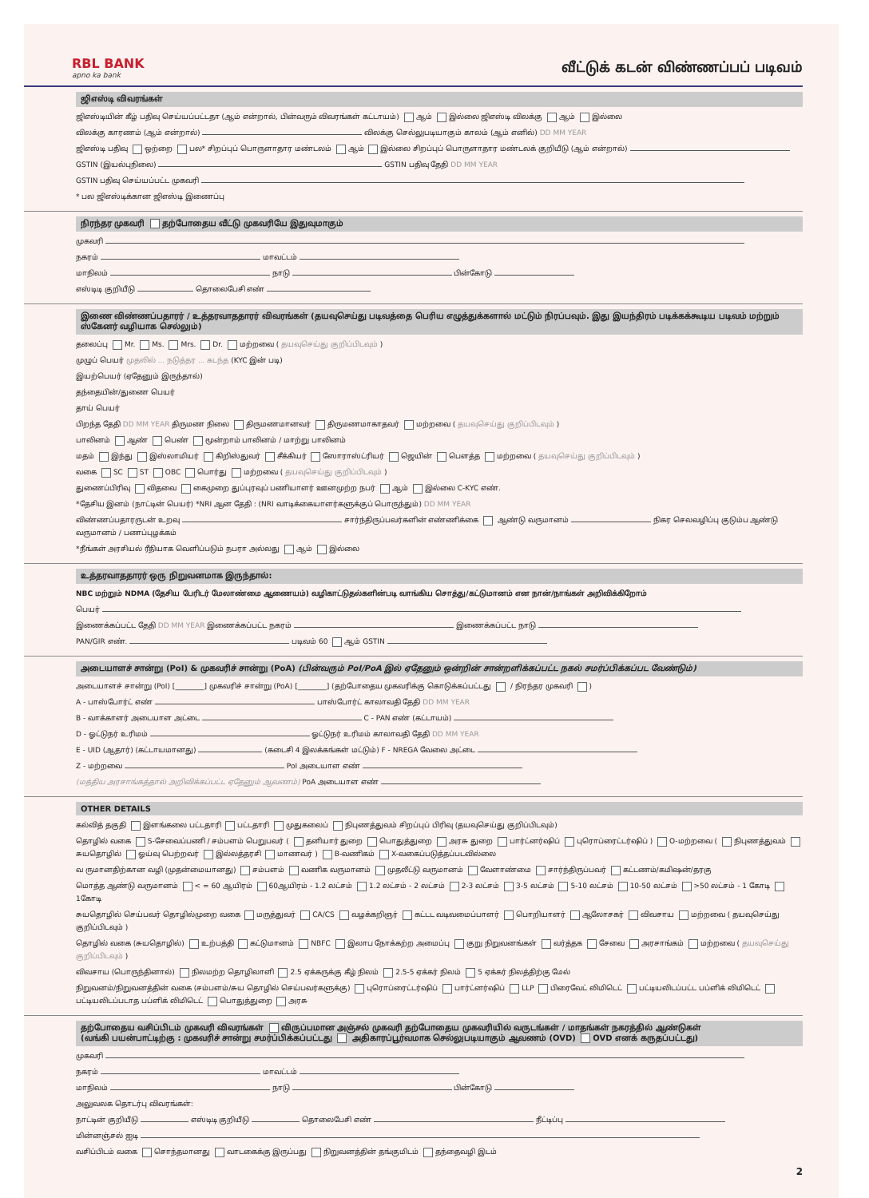RBL BANK
apno ka bank
வீட்டுக் கடன் விண்ணப்பப் படிவம்
ஜிஎஸ்டி விவரங்கள்
ஜிஎஸ்டியின் கீழ் பதிவு செய்யப்பட்டதா (ஆம் என்றால், பின்வரும் விவரங்கள் கட்டாயம்) ஆம் இல்லை ஜிஎஸ்டி விலக்கு ஆம் இல்லை
விலக்கு காரணம் (ஆம் என்றால்) விலக்கு செல்லுபடியாகும் காலம் (ஆம் எனில்) DD MM YEAR
ஜிஎஸ்டி பதிவு ஒற்றை பல* சிறப்புப் பொருளாதார மண்டலம் ஆம் இல்லை சிறப்புப் பொருளாதார மண்டலக் குறியீடு (ஆம் என்றால்)
GSTIN (இயல்புநிலை) GSTIN பதிவு தேதி DD MM YEAR
GSTIN பதிவு செய்யப்பட்ட முகவரி
* பல ஜிஎஸ்டிக்கான ஜிஎஸ்டி இணைப்பு
நிரந்தர முகவரி தற்போதைய வீட்டு முகவரியே இதுவுமாகும்
முகவரி
நகரம் மாவட்டம்
மாநிலம் நாடு பின்கோடு
எஸ்டிடி குறியீடு தொலைபேசி எண்
இணை விண்ணப்பதாரர் / உத்தரவாததாரர் விவரங்கள் (தயவுசெய்து படிவத்தை பெரிய எழுத்துக்களால் மட்டும் நிரப்பவும். இது இயந்திரம் படிக்கக்கூடிய படிவம் மற்றும் ஸ்கேனர் வழியாக செல்லும்)
தலைப்பு Mr. Ms. Mrs. Dr. மற்றவை ( தயவுசெய்து குறிப்பிடவும் )
முழுப் பெயர் முதலில் ... நடுத்தர ... கடந்த (KYC இன் படி)
இயற்பெயர் (ஏதேனும் இருந்தால்)
தந்தையின்/துணை பெயர்
தாய் பெயர்
பிறந்த தேதி DD MM YEAR திருமண நிலை திருமணமானவர் திருமணமாகாதவர் மற்றவை ( தயவுசெய்து குறிப்பிடவும் )
பாலினம் ஆண் பெண் மூன்றாம் பாலினம் / மாற்று பாலினம்
மதம் இந்து இஸ்லாமியர் கிறிஸ்துவர் சீக்கியர் ஸோராஸ்ட்ரியர் ஜெயின் பௌத்த மற்றவை ( தயவுசெய்து குறிப்பிடவும் )
வகை SC ST OBC பொர்து மற்றவை ( தயவுசெய்து குறிப்பிடவும் )
துணைப்பிரிவு விதவை கைமுறை துப்புரவுப் பணியாளர் ஊனமுற்ற நபர் ஆம் இல்லை C-KYC எண்.
*தேசிய இனம் (நாட்டின் பெயர்) *NRI ஆன தேதி : (NRI வாடிக்கையாளர்களுக்குப் பொருந்தும்) DD MM YEAR
விண்ணப்பதாரருடன் உறவு சார்ந்திருப்பவர்களின் எண்ணிக்கை ஆண்டு வருமானம் நிகர செலவழிப்பு குடும்ப ஆண்டு வருமானம் / பணப்புழக்கம்
*நீங்கள் அரசியல் ரீதியாக வெளிப்படும் நபரா அல்லது ஆம் இல்லை
உத்தரவாததாரர் ஒரு நிறுவனமாக இருந்தால்:
NBC மற்றும் NDMA (தேசிய பேரிடர் மேலாண்மை ஆணையம்) வழிகாட்டுதல்களின்படி வாங்கிய சொத்து/கட்டுமானம் என நான்/நாங்கள் அறிவிக்கிறோம்
பெயர்
இணைக்கப்பட்ட தேதி DD MM YEAR இணைக்கப்பட்ட நகரம் இணைக்கப்பட்ட நாடு
PAN/GIR எண். படிவம் 60 ஆம் GSTIN
அடையாளச் சான்று (PoI) & முகவரிச் சான்று (PoA) (பின்வரும் PoI/PoA இல் ஏதேனும் ஒன்றின் சான்றளிக்கப்பட்ட நகல் சமர்ப்பிக்கப்பட வேண்டும்)
அடையாளச் சான்று (PoI) [________] முகவரிச் சான்று (PoA) [________] (தற்போதைய முகவரிக்கு கொடுக்கப்பட்டது / நிரந்தர முகவரி )
A - பாஸ்போர்ட் எண் பாஸ்போர்ட் காலாவதி தேதி DD MM YEAR
B - வாக்காளர் அடையாள அட்டை C - PAN எண் (கட்டாயம்)
D - ஓட்டுநர் உரிமம் ஓட்டுநர் உரிமம் காலாவதி தேதி DD MM YEAR
E - UID (ஆதார்) (கட்டாயமானது) (கடைசி 4 இலக்கங்கள் மட்டும்) F - NREGA வேலை அட்டை
Z - மற்றவை PoI அடையாள எண்
(மத்திய அரசாங்கத்தால் அறிவிக்கப்பட்ட ஏதேனும் ஆவணம்) PoA அடையாள எண்
OTHER DETAILS
கல்வித் தகுதி இளங்கலை பட்டதாரி பட்டதாரி முதுகலைப் நிபுணத்துவம் சிறப்புப் பிரிவு (தயவுசெய்து குறிப்பிடவும்)
தொழில் வகை S-சேவைப்பணி / சம்பளம் பெறுபவர் ( தனியார் துறை பொதுத்துறை அரசு துறை பார்ட்னர்ஷிப் புரொப்ரைட்டர்ஷிப் ) O-மற்றவை ( நிபுணத்துவம் சுயதொழில் ஓய்வு பெற்றவர் இல்லத்தரசி மாணவர் ) B-வணிகம் X-வகைப்படுத்தப்படவில்லை
வ ருமானதிற்கான வழி (முதன்மையானது) சம்பளம் வணிக வருமானம் முதலீட்டு வருமானம் வேளாண்மை சார்ந்திருப்பவர் கட்டணம்/கமிஷன்/தரகு
மொத்த ஆண்டு வருமானம் < = 60 ஆயிரம் 60ஆயிரம் - 1.2 லட்சம் 1.2 லட்சம் - 2 லட்சம் 2-3 லட்சம் 3-5 லட்சம் 5-10 லட்சம் 10-50 லட்சம் >50 லட்சம் - 1 கோடி 1கோடி
சுயதொழில் செய்பவர் தொழில்முறை வகை மருத்துவர் CA/CS வழக்கறிஞர் கட்டட வடிவமைப்பாளர் பொறியாளர் ஆலோசகர் விவசாய மற்றவை ( தயவுசெய்து குறிப்பிடவும் )
தொழில் வகை (சுயதொழில்) உற்பத்தி கட்டுமானம் NBFC இலாப நோக்கற்ற அமைப்பு குறு நிறுவனங்கள் வர்த்தக சேவை அரசாங்கம் மற்றவை ( தயவுசெய்து குறிப்பிடவும் )
விவசாய (பொருந்தினால்) நிலமற்ற தொழிலாளி 2.5 ஏக்கருக்கு கீழ் நிலம் 2.5-5 ஏக்கர் நிலம் 5 ஏக்கர் நிலத்திற்கு மேல்
நிறுவனம்/நிறுவனத்தின் வகை (சம்பளம்/சுய தொழில் செய்பவர்களுக்கு) புரொப்ரைட்டர்ஷிப் பார்ட்னர்ஷிப் LLP பிரைவேட் லிமிடெட் பட்டியலிடப்பட்ட பப்ளிக் லிமிடெட் பட்டியலிடப்படாத பப்ளிக் லிமிடெட் பொதுத்துறை அரசு
தற்போதைய வசிப்பிடம் முகவரி விவரங்கள் விருப்பமான அஞ்சல் முகவரி தற்போதைய முகவரியில் வருடங்கள் / மாதங்கள் நகரத்தில் ஆண்டுகள்
(வங்கி பயன்பாட்டிற்கு : முகவரிச் சான்று சமர்ப்பிக்கப்பட்டது அதிகாரப்பூர்வமாக செல்லுபடியாகும் ஆவணம் (OVD) OVD எனக் கருதப்பட்டது)
முகவரி
நகரம் மாவட்டம்
மாநிலம் நாடு பின்கோடு
அலுவலக தொடர்பு விவரங்கள்:
நாட்டின் குறியீடு எஸ்டிடி குறியீடு தொலைபேசி எண் நீட்டிப்பு
மின்னஞ்சல் ஐடி
வசிப்பிடம் வகை சொந்தமானது வாடகைக்கு இருப்பது நிறுவனத்தின் தங்குமிடம் தந்தைவழி இடம்
2